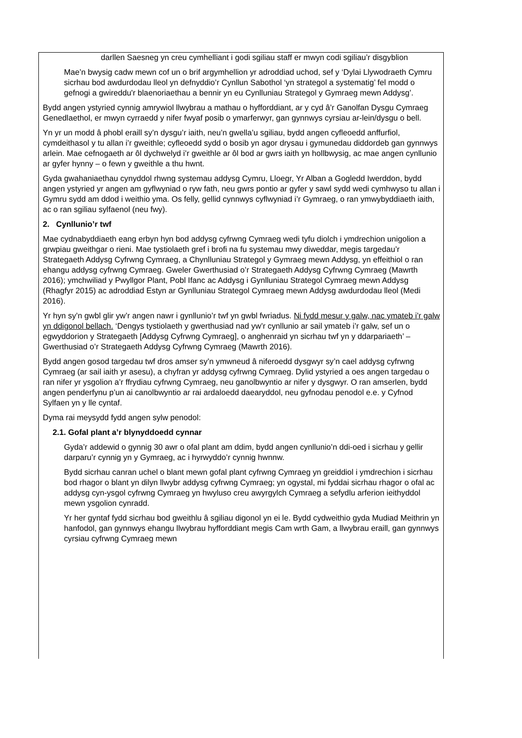darllen Saesneg yn creu cymhelliant i godi sgiliau staff er mwyn codi sgiliau’r disgyblion
Mae’n bwysig cadw mewn cof un o brif argymhellion yr adroddiad uchod, sef y ‘Dylai Llywodraeth Cymru sicrhau bod awdurdodau lleol yn defnyddio’r Cynllun Sabothol ‘yn strategol a systematig’ fel modd o gefnogi a gwireddu'r blaenoriaethau a bennir yn eu Cynlluniau Strategol y Gymraeg mewn Addysg’.
Bydd angen ystyried cynnig amrywiol llwybrau a mathau o hyfforddiant, ar y cyd â’r Ganolfan Dysgu Cymraeg Genedlaethol, er mwyn cyrraedd y nifer fwyaf posib o ymarferwyr, gan gynnwys cyrsiau ar-lein/dysgu o bell.
Yn yr un modd â phobl eraill sy’n dysgu’r iaith, neu’n gwella’u sgiliau, bydd angen cyfleoedd anffurfiol, cymdeithasol y tu allan i’r gweithle; cyfleoedd sydd o bosib yn agor drysau i gymunedau diddordeb gan gynnwys arlein. Mae cefnogaeth ar ôl dychwelyd i’r gweithle ar ôl bod ar gwrs iaith yn hollbwysig, ac mae angen cynllunio ar gyfer hynny – o fewn y gweithle a thu hwnt.
Gyda gwahaniaethau cynyddol rhwng systemau addysg Cymru, Lloegr, Yr Alban a Gogledd Iwerddon, bydd angen ystyried yr angen am gyflwyniad o ryw fath, neu gwrs pontio ar gyfer y sawl sydd wedi cymhwyso tu allan i Gymru sydd am ddod i weithio yma. Os felly, gellid cynnwys cyflwyniad i’r Gymraeg, o ran ymwybyddiaeth iaith, ac o ran sgiliau sylfaenol (neu fwy).
2. Cynllunio’r twf
Mae cydnabyddiaeth eang erbyn hyn bod addysg cyfrwng Cymraeg wedi tyfu diolch i ymdrechion unigolion a grwpiau gweithgar o rieni. Mae tystiolaeth gref i brofi na fu systemau mwy diweddar, megis targedau’r Strategaeth Addysg Cyfrwng Cymraeg, a Chynlluniau Strategol y Gymraeg mewn Addysg, yn effeithiol o ran ehangu addysg cyfrwng Cymraeg. Gweler Gwerthusiad o’r Strategaeth Addysg Cyfrwng Cymraeg (Mawrth 2016); ymchwiliad y Pwyllgor Plant, Pobl Ifanc ac Addysg i Gynlluniau Strategol Cymraeg mewn Addysg (Rhagfyr 2015) ac adroddiad Estyn ar Gynlluniau Strategol Cymraeg mewn Addysg awdurdodau lleol (Medi 2016).
Yr hyn sy’n gwbl glir yw’r angen nawr i gynllunio’r twf yn gwbl fwriadus. Ni fydd mesur y galw, nac ymateb i’r galw yn ddigonol bellach. ‘Dengys tystiolaeth y gwerthusiad nad yw’r cynllunio ar sail ymateb i’r galw, sef un o egwyddorion y Strategaeth [Addysg Cyfrwng Cymraeg], o anghenraid yn sicrhau twf yn y ddarpariaeth’ – Gwerthusiad o’r Strategaeth Addysg Cyfrwng Cymraeg (Mawrth 2016).
Bydd angen gosod targedau twf dros amser sy’n ymwneud â niferoedd dysgwyr sy’n cael addysg cyfrwng Cymraeg (ar sail iaith yr asesu), a chyfran yr addysg cyfrwng Cymraeg. Dylid ystyried a oes angen targedau o ran nifer yr ysgolion a’r ffrydiau cyfrwng Cymraeg, neu ganolbwyntio ar nifer y dysgwyr. O ran amserlen, bydd angen penderfynu p’un ai canolbwyntio ar rai ardaloedd daearyddol, neu gyfnodau penodol e.e. y Cyfnod Sylfaen yn y lle cyntaf.
Dyma rai meysydd fydd angen sylw penodol:
2.1. Gofal plant a’r blynyddoedd cynnar
Gyda’r addewid o gynnig 30 awr o ofal plant am ddim, bydd angen cynllunio’n ddi-oed i sicrhau y gellir darparu’r cynnig yn y Gymraeg, ac i hyrwyddo’r cynnig hwnnw.
Bydd sicrhau canran uchel o blant mewn gofal plant cyfrwng Cymraeg yn greiddiol i ymdrechion i sicrhau bod rhagor o blant yn dilyn llwybr addysg cyfrwng Cymraeg; yn ogystal, mi fyddai sicrhau rhagor o ofal ac addysg cyn-ysgol cyfrwng Cymraeg yn hwyluso creu awyrgylch Cymraeg a sefydlu arferion ieithyddol mewn ysgolion cynradd.
Yr her gyntaf fydd sicrhau bod gweithlu â sgiliau digonol yn ei le. Bydd cydweithio gyda Mudiad Meithrin yn hanfodol, gan gynnwys ehangu llwybrau hyfforddiant megis Cam wrth Gam, a llwybrau eraill, gan gynnwys cyrsiau cyfrwng Cymraeg mewn